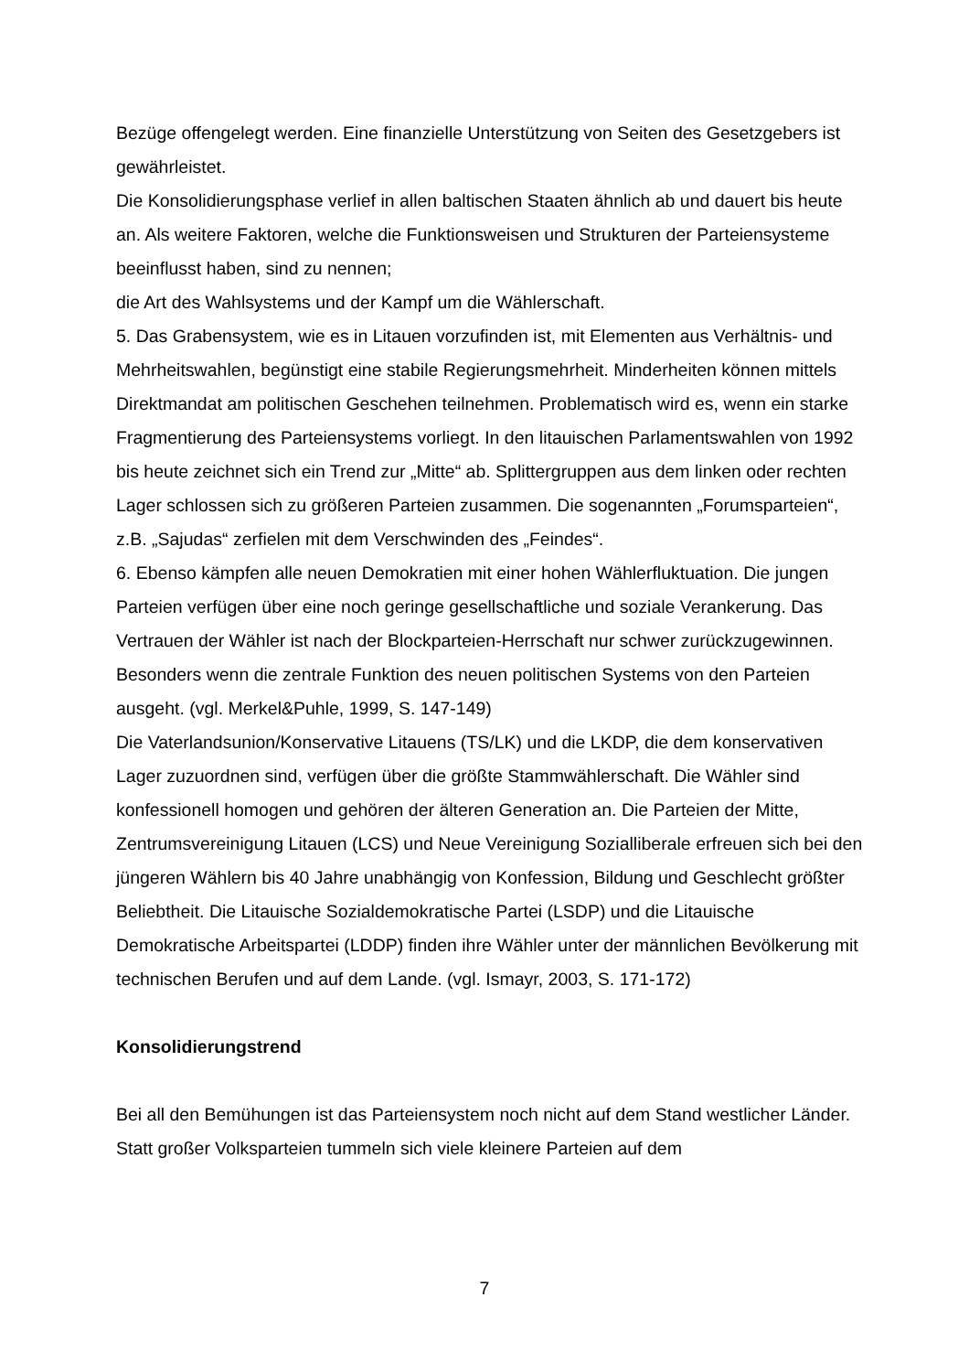Bezüge offengelegt werden. Eine finanzielle Unterstützung von Seiten des Gesetzgebers ist gewährleistet.
Die Konsolidierungsphase verlief in allen baltischen Staaten ähnlich ab und dauert bis heute an. Als weitere Faktoren, welche die Funktionsweisen und Strukturen der Parteiensysteme beeinflusst haben, sind zu nennen;
die Art des Wahlsystems und der Kampf um die Wählerschaft.
5. Das Grabensystem, wie es in Litauen vorzufinden ist, mit Elementen aus Verhältnis- und Mehrheitswahlen, begünstigt eine stabile Regierungsmehrheit. Minderheiten können mittels Direktmandat am politischen Geschehen teilnehmen. Problematisch wird es, wenn ein starke Fragmentierung des Parteiensystems vorliegt. In den litauischen Parlamentswahlen von 1992 bis heute zeichnet sich ein Trend zur „Mitte“ ab. Splittergruppen aus dem linken oder rechten Lager schlossen sich zu größeren Parteien zusammen. Die sogenannten „Forumsparteien“, z.B. „Sajudas“ zerfielen mit dem Verschwinden des „Feindes“.
6. Ebenso kämpfen alle neuen Demokratien mit einer hohen Wählerfluktuation. Die jungen Parteien verfügen über eine noch geringe gesellschaftliche und soziale Verankerung. Das Vertrauen der Wähler ist nach der Blockparteien-Herrschaft nur schwer zurückzugewinnen. Besonders wenn die zentrale Funktion des neuen politischen Systems von den Parteien ausgeht. (vgl. Merkel&Puhle, 1999, S. 147-149)
Die Vaterlandsunion/Konservative Litauens (TS/LK) und die LKDP, die dem konservativen Lager zuzuordnen sind, verfügen über die größte Stammwählerschaft. Die Wähler sind konfessionell homogen und gehören der älteren Generation an. Die Parteien der Mitte, Zentrumsvereinigung Litauen (LCS) und Neue Vereinigung Sozialliberale erfreuen sich bei den jüngeren Wählern bis 40 Jahre unabhängig von Konfession, Bildung und Geschlecht größter Beliebtheit. Die Litauische Sozialdemokratische Partei (LSDP) und die Litauische Demokratische Arbeitspartei (LDDP) finden ihre Wähler unter der männlichen Bevölkerung mit technischen Berufen und auf dem Lande. (vgl. Ismayr, 2003, S. 171-172)
Konsolidierungstrend
Bei all den Bemühungen ist das Parteiensystem noch nicht auf dem Stand westlicher Länder. Statt großer Volksparteien tummeln sich viele kleinere Parteien auf dem
7